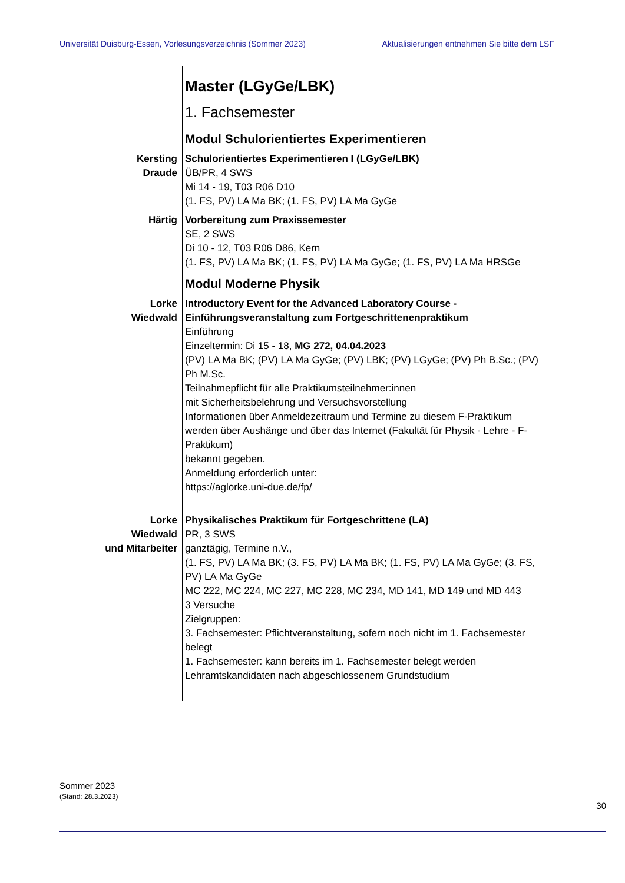Universität Duisburg-Essen, Vorlesungsverzeichnis (Sommer 2023) Aktualisierungen entnehmen Sie bitte dem LSF
Master (LGyGe/LBK)
1. Fachsemester
Modul Schulorientiertes Experimentieren
Kersting
Draude
Schulorientiertes Experimentieren I (LGyGe/LBK)
ÜB/PR, 4 SWS
Mi 14 - 19, T03 R06 D10
(1. FS, PV) LA Ma BK; (1. FS, PV) LA Ma GyGe
Härtig Vorbereitung zum Praxissemester
SE, 2 SWS
Di 10 - 12, T03 R06 D86, Kern
(1. FS, PV) LA Ma BK; (1. FS, PV) LA Ma GyGe; (1. FS, PV) LA Ma HRSGe
Modul Moderne Physik
Lorke
Wiedwald
Introductory Event for the Advanced Laboratory Course -
Einführungsveranstaltung zum Fortgeschrittenenpraktikum
Einführung
Einzeltermin: Di 15 - 18, MG 272, 04.04.2023
(PV) LA Ma BK; (PV) LA Ma GyGe; (PV) LBK; (PV) LGyGe; (PV) Ph B.Sc.; (PV) Ph M.Sc.
Teilnahmepflicht für alle Praktikumsteilnehmer:innen
mit Sicherheitsbelehrung und Versuchsvorstellung
Informationen über Anmeldezeitraum und Termine zu diesem F-Praktikum werden über Aushänge und über das Internet (Fakultät für Physik - Lehre - F-Praktikum)
bekannt gegeben.
Anmeldung erforderlich unter:
https://aglorke.uni-due.de/fp/
Lorke
Wiedwald
und Mitarbeiter
Physikalisches Praktikum für Fortgeschrittene (LA)
PR, 3 SWS
ganztägig, Termine n.V.,
(1. FS, PV) LA Ma BK; (3. FS, PV) LA Ma BK; (1. FS, PV) LA Ma GyGe; (3. FS, PV) LA Ma GyGe
MC 222, MC 224, MC 227, MC 228, MC 234, MD 141, MD 149 und MD 443
3 Versuche
Zielgruppen:
3. Fachsemester: Pflichtveranstaltung, sofern noch nicht im 1. Fachsemester belegt
1. Fachsemester: kann bereits im 1. Fachsemester belegt werden
Lehramtskandidaten nach abgeschlossenem Grundstudium
Sommer 2023
(Stand: 28.3.2023)
30